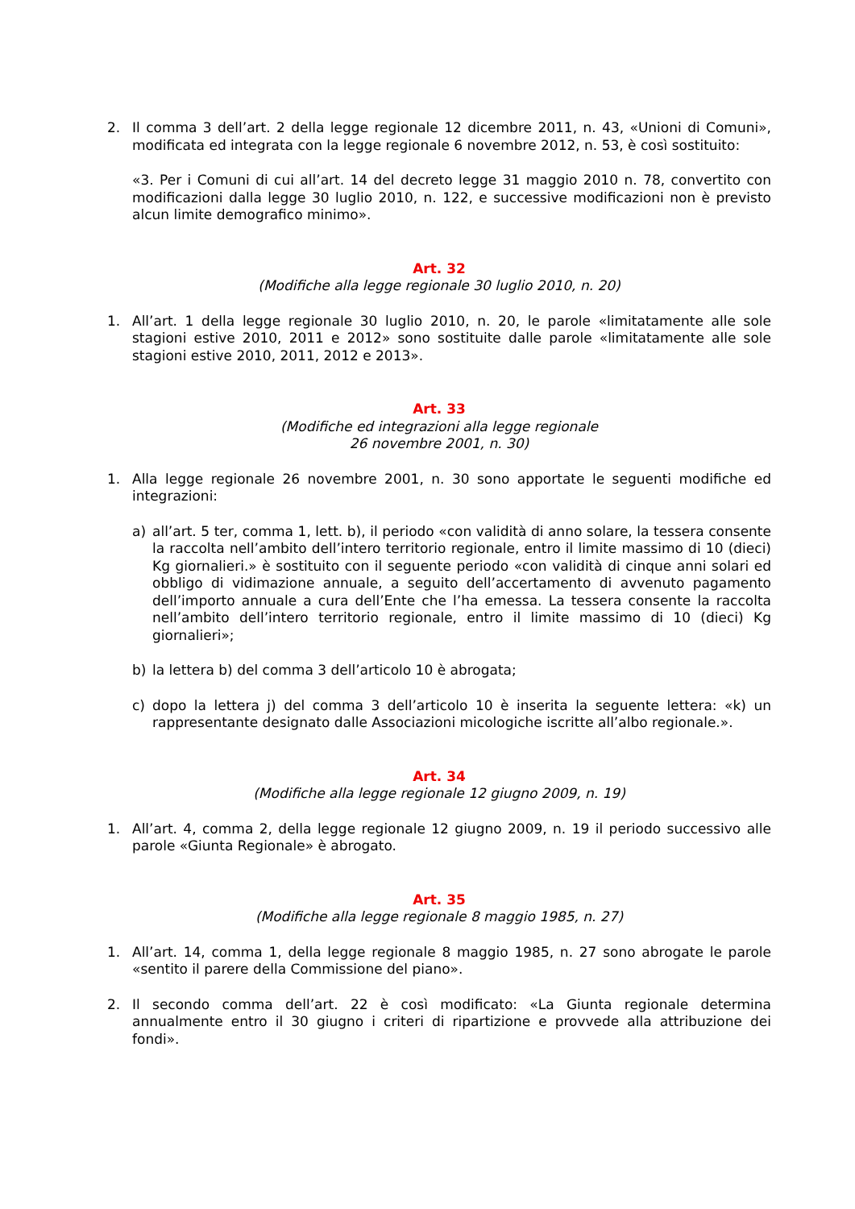2. Il comma 3 dell’art. 2 della legge regionale 12 dicembre 2011, n. 43, «Unioni di Comuni», modificata ed integrata con la legge regionale 6 novembre 2012, n. 53, è così sostituito:
«3. Per i Comuni di cui all’art. 14 del decreto legge 31 maggio 2010 n. 78, convertito con modificazioni dalla legge 30 luglio 2010, n. 122, e successive modificazioni non è previsto alcun limite demografico minimo».
Art. 32
(Modifiche alla legge regionale 30 luglio 2010, n. 20)
1. All’art. 1 della legge regionale 30 luglio 2010, n. 20, le parole «limitatamente alle sole stagioni estive 2010, 2011 e 2012» sono sostituite dalle parole «limitatamente alle sole stagioni estive 2010, 2011, 2012 e 2013».
Art. 33
(Modifiche ed integrazioni alla legge regionale
26 novembre 2001, n. 30)
1. Alla legge regionale 26 novembre 2001, n. 30 sono apportate le seguenti modifiche ed integrazioni:
a) all’art. 5 ter, comma 1, lett. b), il periodo «con validità di anno solare, la tessera consente la raccolta nell’ambito dell’intero territorio regionale, entro il limite massimo di 10 (dieci) Kg giornalieri.» è sostituito con il seguente periodo «con validità di cinque anni solari ed obbligo di vidimazione annuale, a seguito dell’accertamento di avvenuto pagamento dell’importo annuale a cura dell’Ente che l’ha emessa. La tessera consente la raccolta nell’ambito dell’intero territorio regionale, entro il limite massimo di 10 (dieci) Kg giornalieri»;
b) la lettera b) del comma 3 dell’articolo 10 è abrogata;
c) dopo la lettera j) del comma 3 dell’articolo 10 è inserita la seguente lettera: «k) un rappresentante designato dalle Associazioni micologiche iscritte all’albo regionale.».
Art. 34
(Modifiche alla legge regionale 12 giugno 2009, n. 19)
1. All’art. 4, comma 2, della legge regionale 12 giugno 2009, n. 19 il periodo successivo alle parole «Giunta Regionale» è abrogato.
Art. 35
(Modifiche alla legge regionale 8 maggio 1985, n. 27)
1. All’art. 14, comma 1, della legge regionale 8 maggio 1985, n. 27 sono abrogate le parole «sentito il parere della Commissione del piano».
2. Il secondo comma dell’art. 22 è così modificato: «La Giunta regionale determina annualmente entro il 30 giugno i criteri di ripartizione e provvede alla attribuzione dei fondi».